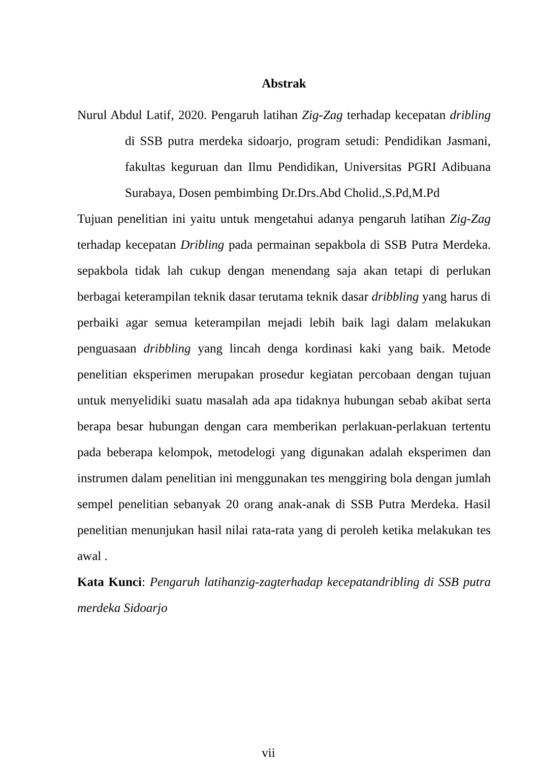Abstrak
Nurul Abdul Latif, 2020. Pengaruh latihan Zig-Zag terhadap kecepatan dribling di SSB putra merdeka sidoarjo, program setudi: Pendidikan Jasmani, fakultas keguruan dan Ilmu Pendidikan, Universitas PGRI Adibuana Surabaya, Dosen pembimbing Dr.Drs.Abd Cholid.,S.Pd,M.Pd
Tujuan penelitian ini yaitu untuk mengetahui adanya pengaruh latihan Zig-Zag terhadap kecepatan Dribling pada permainan sepakbola di SSB Putra Merdeka. sepakbola tidak lah cukup dengan menendang saja akan tetapi di perlukan berbagai keterampilan teknik dasar terutama teknik dasar dribbling yang harus di perbaiki agar semua keterampilan mejadi lebih baik lagi dalam melakukan penguasaan dribbling yang lincah denga kordinasi kaki yang baik. Metode penelitian eksperimen merupakan prosedur kegiatan percobaan dengan tujuan untuk menyelidiki suatu masalah ada apa tidaknya hubungan sebab akibat serta berapa besar hubungan dengan cara memberikan perlakuan-perlakuan tertentu pada beberapa kelompok, metodelogi yang digunakan adalah eksperimen dan instrumen dalam penelitian ini menggunakan tes menggiring bola dengan jumlah sempel penelitian sebanyak 20 orang anak-anak di SSB Putra Merdeka. Hasil penelitian menunjukan hasil nilai rata-rata yang di peroleh ketika melakukan tes awal .
Kata Kunci: Pengaruh latihanzig-zagterhadap kecepatandribling di SSB putra merdeka Sidoarjo
vii